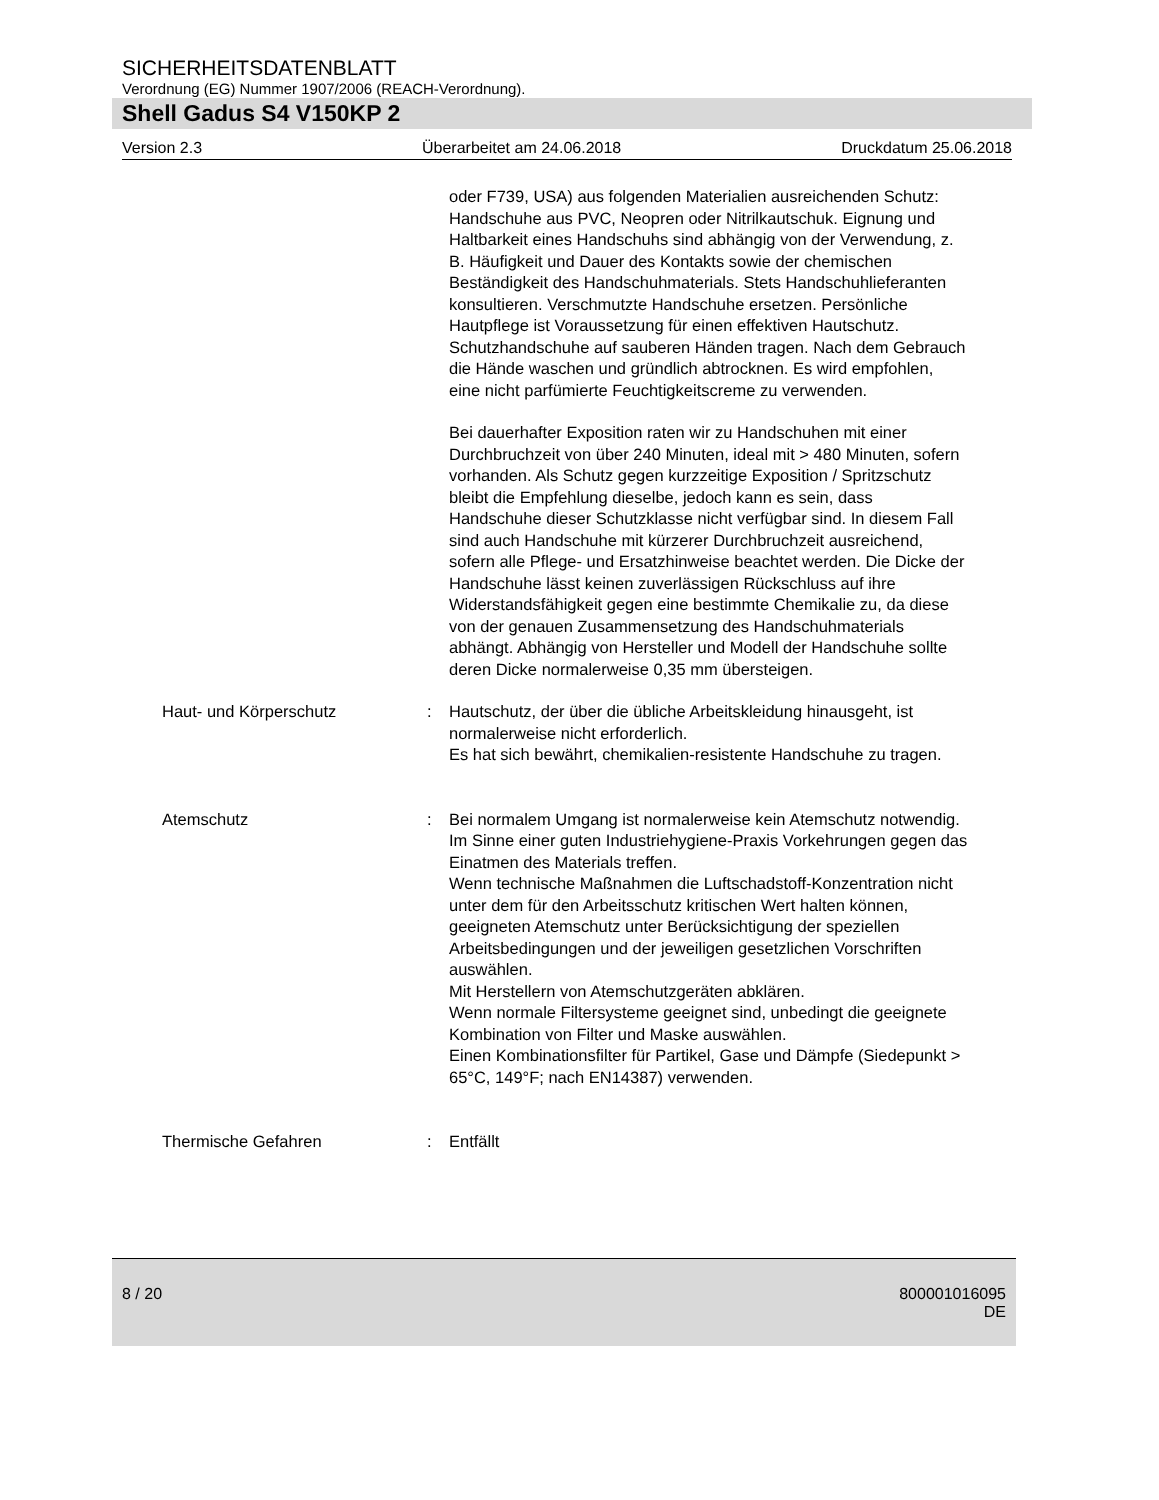SICHERHEITSDATENBLATT
Verordnung (EG) Nummer 1907/2006 (REACH-Verordnung).
Shell Gadus S4 V150KP 2
Version 2.3 Überarbeitet am 24.06.2018 Druckdatum 25.06.2018
oder F739, USA) aus folgenden Materialien ausreichenden Schutz: Handschuhe aus PVC, Neopren oder Nitrilkautschuk. Eignung und Haltbarkeit eines Handschuhs sind abhängig von der Verwendung, z. B. Häufigkeit und Dauer des Kontakts sowie der chemischen Beständigkeit des Handschuhmaterials. Stets Handschuhlieferanten konsultieren. Verschmutzte Handschuhe ersetzen. Persönliche Hautpflege ist Voraussetzung für einen effektiven Hautschutz. Schutzhandschuhe auf sauberen Händen tragen. Nach dem Gebrauch die Hände waschen und gründlich abtrocknen. Es wird empfohlen, eine nicht parfümierte Feuchtigkeitscreme zu verwenden.
Bei dauerhafter Exposition raten wir zu Handschuhen mit einer Durchbruchzeit von über 240 Minuten, ideal mit > 480 Minuten, sofern vorhanden. Als Schutz gegen kurzzeitige Exposition / Spritzschutz bleibt die Empfehlung dieselbe, jedoch kann es sein, dass Handschuhe dieser Schutzklasse nicht verfügbar sind. In diesem Fall sind auch Handschuhe mit kürzerer Durchbruchzeit ausreichend, sofern alle Pflege- und Ersatzhinweise beachtet werden. Die Dicke der Handschuhe lässt keinen zuverlässigen Rückschluss auf ihre Widerstandsfähigkeit gegen eine bestimmte Chemikalie zu, da diese von der genauen Zusammensetzung des Handschuhmaterials abhängt. Abhängig von Hersteller und Modell der Handschuhe sollte deren Dicke normalerweise 0,35 mm übersteigen.
Haut- und Körperschutz : Hautschutz, der über die übliche Arbeitskleidung hinausgeht, ist normalerweise nicht erforderlich.
Es hat sich bewährt, chemikalien-resistente Handschuhe zu tragen.
Atemschutz : Bei normalem Umgang ist normalerweise kein Atemschutz notwendig.
Im Sinne einer guten Industriehygiene-Praxis Vorkehrungen gegen das Einatmen des Materials treffen.
Wenn technische Maßnahmen die Luftschadstoff-Konzentration nicht unter dem für den Arbeitsschutz kritischen Wert halten können, geeigneten Atemschutz unter Berücksichtigung der speziellen Arbeitsbedingungen und der jeweiligen gesetzlichen Vorschriften auswählen.
Mit Herstellern von Atemschutzgeräten abklären.
Wenn normale Filtersysteme geeignet sind, unbedingt die geeignete Kombination von Filter und Maske auswählen.
Einen Kombinationsfilter für Partikel, Gase und Dämpfe (Siedepunkt > 65°C, 149°F; nach EN14387) verwenden.
Thermische Gefahren : Entfällt
8 / 20 800001016095
DE